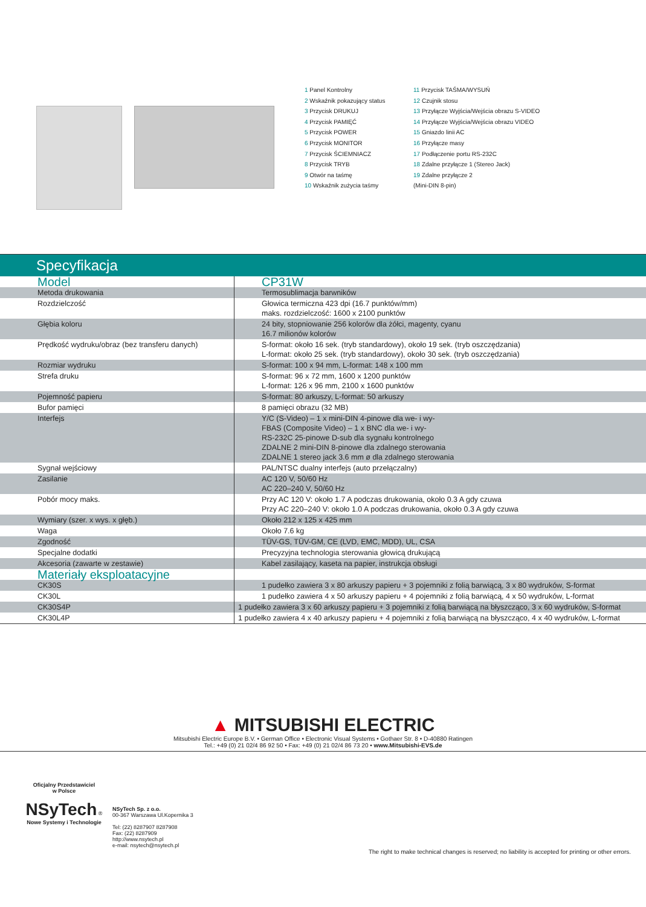1 Panel Kontrolny
2 Wskaźnik pokazujący status
3 Przycisk DRUKUJ
4 Przycisk PAMIĘĆ
5 Przycisk POWER
6 Przycisk MONITOR
7 Przycisk ŚCIEMNIACZ
8 Przycisk TRYB
9 Otwór na taśmę
10 Wskaźnik zużycia taśmy
11 Przycisk TAŚMA/WYSUŃ
12 Czujnik stosu
13 Przyłącze Wyjścia/Wejścia obrazu S-VIDEO
14 Przyłącze Wyjścia/Wejścia obrazu VIDEO
15 Gniazdo linii AC
16 Przyłącze masy
17 Podłączenie portu RS-232C
18 Zdalne przyłącze 1 (Stereo Jack)
19 Zdalne przyłącze 2
(Mini-DIN 8-pin)
Specyfikacja
| Model | CP31W |
| Metoda drukowania | Termosublimacja barwników |
| Rozdzielczość | Głowica termiczna 423 dpi (16.7 punktów/mm) maks. rozdzielczość: 1600 x 2100 punktów |
| Głębia koloru | 24 bity, stopniowanie 256 kolorów dla żółci, magenty, cyanu 16.7 milionów kolorów |
| Prędkość wydruku/obraz (bez transferu danych) | S-format: około 16 sek. (tryb standardowy), około 19 sek. (tryb oszczędzania) L-format: około 25 sek. (tryb standardowy), około 30 sek. (tryb oszczędzania) |
| Rozmiar wydruku | S-format: 100 x 94 mm, L-format: 148 x 100 mm |
| Strefa druku | S-format: 96 x 72 mm, 1600 x 1200 punktów L-format: 126 x 96 mm, 2100 x 1600 punktów |
| Pojemność papieru | S-format: 80 arkuszy, L-format: 50 arkuszy |
| Bufor pamięci | 8 pamięci obrazu (32 MB) |
| Interfejs | Y/C (S-Video) – 1 x mini-DIN 4-pinowe dla we- i wy- FBAS (Composite Video) – 1 x BNC dla we- i wy- RS-232C 25-pinowe D-sub dla sygnału kontrolnego ZDALNE 2 mini-DIN 8-pinowe dla zdalnego sterowania ZDALNE 1 stereo jack 3.6 mm ø dla zdalnego sterowania |
| Sygnał wejściowy | PAL/NTSC dualny interfejs (auto przełączalny) |
| Zasilanie | AC 120 V, 50/60 Hz AC 220–240 V, 50/60 Hz |
| Pobór mocy maks. | Przy AC 120 V: około 1.7 A podczas drukowania, około 0.3 A gdy czuwa Przy AC 220–240 V: około 1.0 A podczas drukowania, około 0.3 A gdy czuwa |
| Wymiary (szer. x wys. x głęb.) | Około 212 x 125 x 425 mm |
| Waga | Około 7.6 kg |
| Zgodność | TÜV-GS, TÜV-GM, CE (LVD, EMC, MDD), UL, CSA |
| Specjalne dodatki | Precyzyjna technologia sterowania głowicą drukującą |
| Akcesoria (zawarte w zestawie) | Kabel zasilający, kaseta na papier, instrukcja obsługi |
| Materiały eksploatacyjne | |
| CK30S | 1 pudełko zawiera 3 x 80 arkuszy papieru + 3 pojemniki z folią barwiącą, 3 x 80 wydruków, S-format |
| CK30L | 1 pudełko zawiera 4 x 50 arkuszy papieru + 4 pojemniki z folią barwiącą, 4 x 50 wydruków, L-format |
| CK30S4P | 1 pudełko zawiera 3 x 60 arkuszy papieru + 3 pojemniki z folią barwiącą na błyszcząco, 3 x 60 wydruków, S-format |
| CK30L4P | 1 pudełko zawiera 4 x 40 arkuszy papieru + 4 pojemniki z folią barwiącą na błyszcząco, 4 x 40 wydruków, L-format |
▲ MITSUBISHI ELECTRIC
Mitsubishi Electric Europe B.V. • German Office • Electronic Visual Systems • Gothaer Str. 8 • D-40880 Ratingen
Tel.: +49 (0) 21 02/4 86 92 50 • Fax: +49 (0) 21 02/4 86 73 20 • www.Mitsubishi-EVS.de
Oficjalny Przedstawiciel
w Polsce
NSyTech ®
Nowe Systemy i Technologie
NSyTech Sp. z o.o.
00-367 Warszawa Ul.Kopernika 3
Tel: (22) 8287907 8287908
Fax: (22) 8287909
http://www.nsytech.pl
e-mail: nsytech@nsytech.pl
The right to make technical changes is reserved; no liability is accepted for printing or other errors.